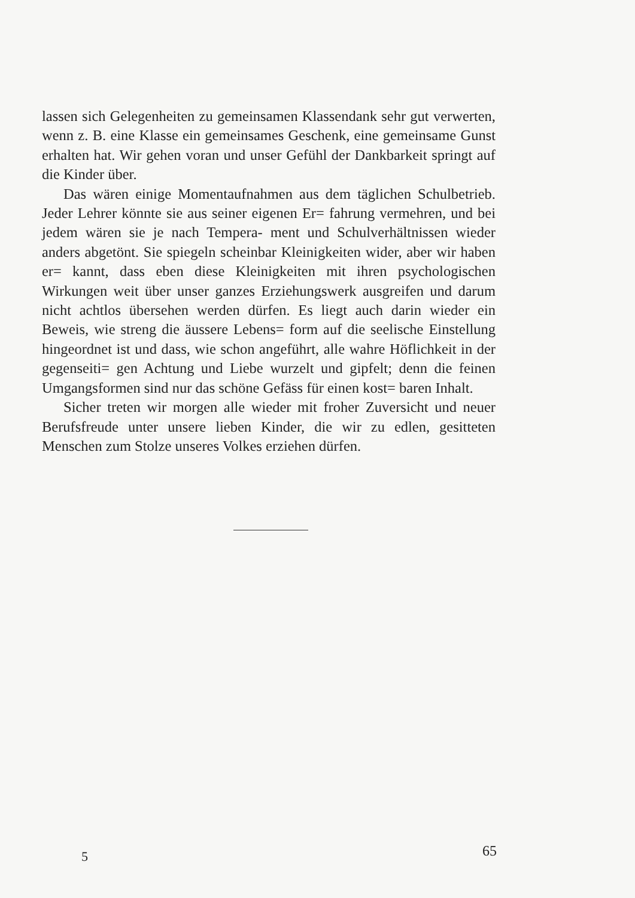lassen sich Gelegenheiten zu gemeinsamen Klassendank sehr gut verwerten, wenn z. B. eine Klasse ein gemeinsames Geschenk, eine gemeinsame Gunst erhalten hat. Wir gehen voran und unser Gefühl der Dankbarkeit springt auf die Kinder über.
Das wären einige Momentaufnahmen aus dem täglichen Schulbetrieb. Jeder Lehrer könnte sie aus seiner eigenen Er= fahrung vermehren, und bei jedem wären sie je nach Tempera- ment und Schulverhältnissen wieder anders abgetönt. Sie spiegeln scheinbar Kleinigkeiten wider, aber wir haben er= kannt, dass eben diese Kleinigkeiten mit ihren psychologischen Wirkungen weit über unser ganzes Erziehungswerk ausgreifen und darum nicht achtlos übersehen werden dürfen. Es liegt auch darin wieder ein Beweis, wie streng die äussere Lebens= form auf die seelische Einstellung hingeordnet ist und dass, wie schon angeführt, alle wahre Höflichkeit in der gegenseiti= gen Achtung und Liebe wurzelt und gipfelt; denn die feinen Umgangsformen sind nur das schöne Gefäss für einen kost= baren Inhalt.
Sicher treten wir morgen alle wieder mit froher Zuversicht und neuer Berufsfreude unter unsere lieben Kinder, die wir zu edlen, gesitteten Menschen zum Stolze unseres Volkes erziehen dürfen.
5 65